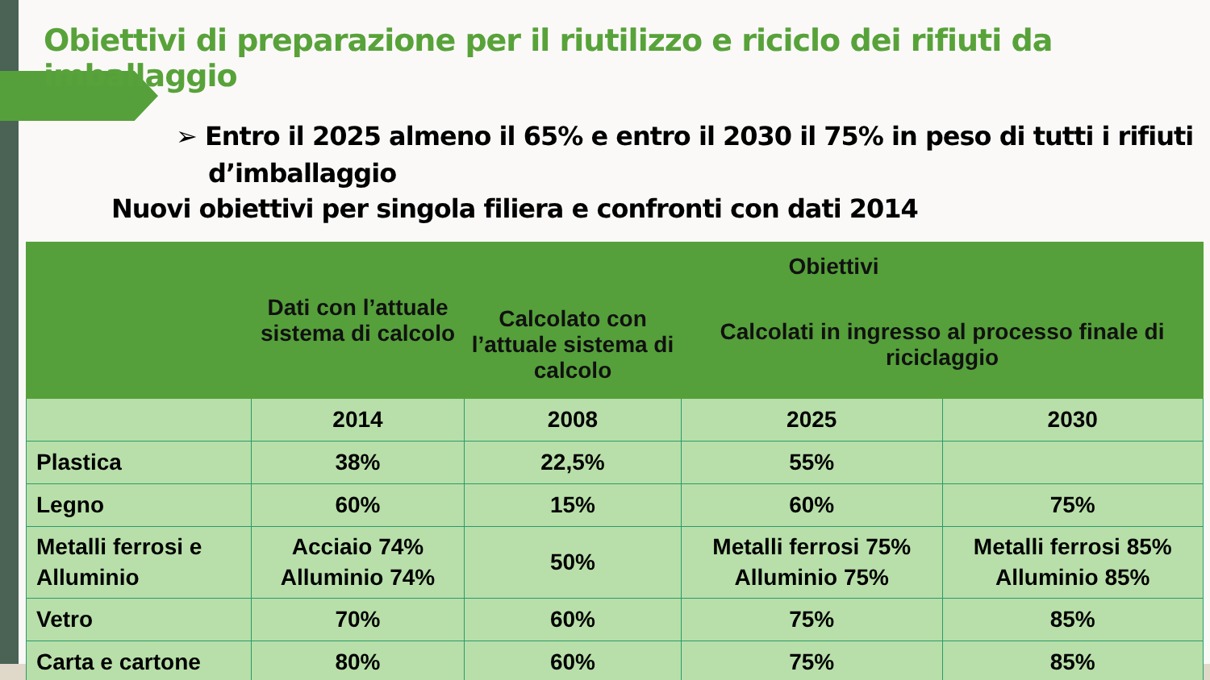Obiettivi di preparazione per il riutilizzo e riciclo dei rifiuti da imballaggio
➢ Entro il 2025 almeno il 65% e entro il 2030 il 75% in peso di tutti i rifiuti d’imballaggio
Nuovi obiettivi per singola filiera e confronti con dati 2014
| | Dati con l’attuale sistema di calcolo | Obiettivi | | |
| --- | --- | --- | --- | --- |
| | | Calcolato con l’attuale sistema di calcolo | Calcolati in ingresso al processo finale di riciclaggio | |
| | 2014 | 2008 | 2025 | 2030 |
| Plastica | 38% | 22,5% | 55% | |
| Legno | 60% | 15% | 60% | 75% |
| Metalli ferrosi e Alluminio | Acciaio 74% Alluminio 74% | 50% | Metalli ferrosi 75% Alluminio 75% | Metalli ferrosi 85% Alluminio 85% |
| Vetro | 70% | 60% | 75% | 85% |
| Carta e cartone | 80% | 60% | 75% | 85% |